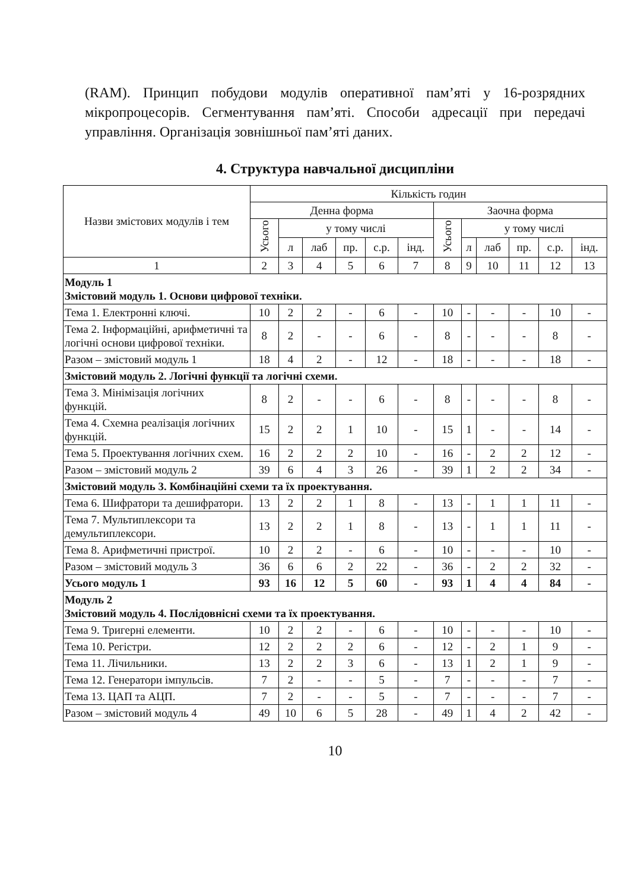(RAM). Принцип побудови модулів оперативної пам’яті у 16-розрядних мікропроцесорів. Сегментування пам’яті. Способи адресації при передачі управління. Організація зовнішньої пам’яті даних.
4. Структура навчальної дисципліни
| Назви змістових модулів і тем | Кількість годин | | | | | | | | | | | |
| --- | --- | --- | --- | --- | --- | --- | --- | --- | --- | --- | --- | --- |
| | Денна форма | | | | | | Заочна форма | | | | | |
| | Усього | у тому числі | | | | | Усього | у тому числі | | | | |
| | | л | лаб | пр. | с.р. | інд. | | л | лаб | пр. | с.р. | інд. |
| 1 | 2 | 3 | 4 | 5 | 6 | 7 | 8 | 9 | 10 | 11 | 12 | 13 |
| Модуль 1 Змістовий модуль 1. Основи цифрової техніки. | | | | | | | | | | | | |
| Тема 1. Електронні ключі. | 10 | 2 | 2 | - | 6 | - | 10 | - | - | - | 10 | - |
| Тема 2. Інформаційні, арифметичні та логічні основи цифрової техніки. | 8 | 2 | - | - | 6 | - | 8 | - | - | - | 8 | - |
| Разом – змістовий модуль 1 | 18 | 4 | 2 | - | 12 | - | 18 | - | - | - | 18 | - |
| Змістовий модуль 2. Логічні функції та логічні схеми. | | | | | | | | | | | | |
| Тема 3. Мінімізація логічних функцій. | 8 | 2 | - | - | 6 | - | 8 | - | - | - | 8 | - |
| Тема 4. Схемна реалізація логічних функцій. | 15 | 2 | 2 | 1 | 10 | - | 15 | 1 | - | - | 14 | - |
| Тема 5. Проектування логічних схем. | 16 | 2 | 2 | 2 | 10 | - | 16 | - | 2 | 2 | 12 | - |
| Разом – змістовий модуль 2 | 39 | 6 | 4 | 3 | 26 | - | 39 | 1 | 2 | 2 | 34 | - |
| Змістовий модуль 3. Комбінаційні схеми та їх проектування. | | | | | | | | | | | | |
| Тема 6. Шифратори та дешифратори. | 13 | 2 | 2 | 1 | 8 | - | 13 | - | 1 | 1 | 11 | - |
| Тема 7. Мультиплексори та демультиплексори. | 13 | 2 | 2 | 1 | 8 | - | 13 | - | 1 | 1 | 11 | - |
| Тема 8. Арифметичні пристрої. | 10 | 2 | 2 | - | 6 | - | 10 | - | - | - | 10 | - |
| Разом – змістовий модуль 3 | 36 | 6 | 6 | 2 | 22 | - | 36 | - | 2 | 2 | 32 | - |
| Усього модуль 1 | 93 | 16 | 12 | 5 | 60 | - | 93 | 1 | 4 | 4 | 84 | - |
| Модуль 2 Змістовий модуль 4. Послідовнісні схеми та їх проектування. | | | | | | | | | | | | |
| Тема 9. Тригерні елементи. | 10 | 2 | 2 | - | 6 | - | 10 | - | - | - | 10 | - |
| Тема 10. Регістри. | 12 | 2 | 2 | 2 | 6 | - | 12 | - | 2 | 1 | 9 | - |
| Тема 11. Лічильники. | 13 | 2 | 2 | 3 | 6 | - | 13 | 1 | 2 | 1 | 9 | - |
| Тема 12. Генератори імпульсів. | 7 | 2 | - | - | 5 | - | 7 | - | - | - | 7 | - |
| Тема 13. ЦАП та АЦП. | 7 | 2 | - | - | 5 | - | 7 | - | - | - | 7 | - |
| Разом – змістовий модуль 4 | 49 | 10 | 6 | 5 | 28 | - | 49 | 1 | 4 | 2 | 42 | - |
10